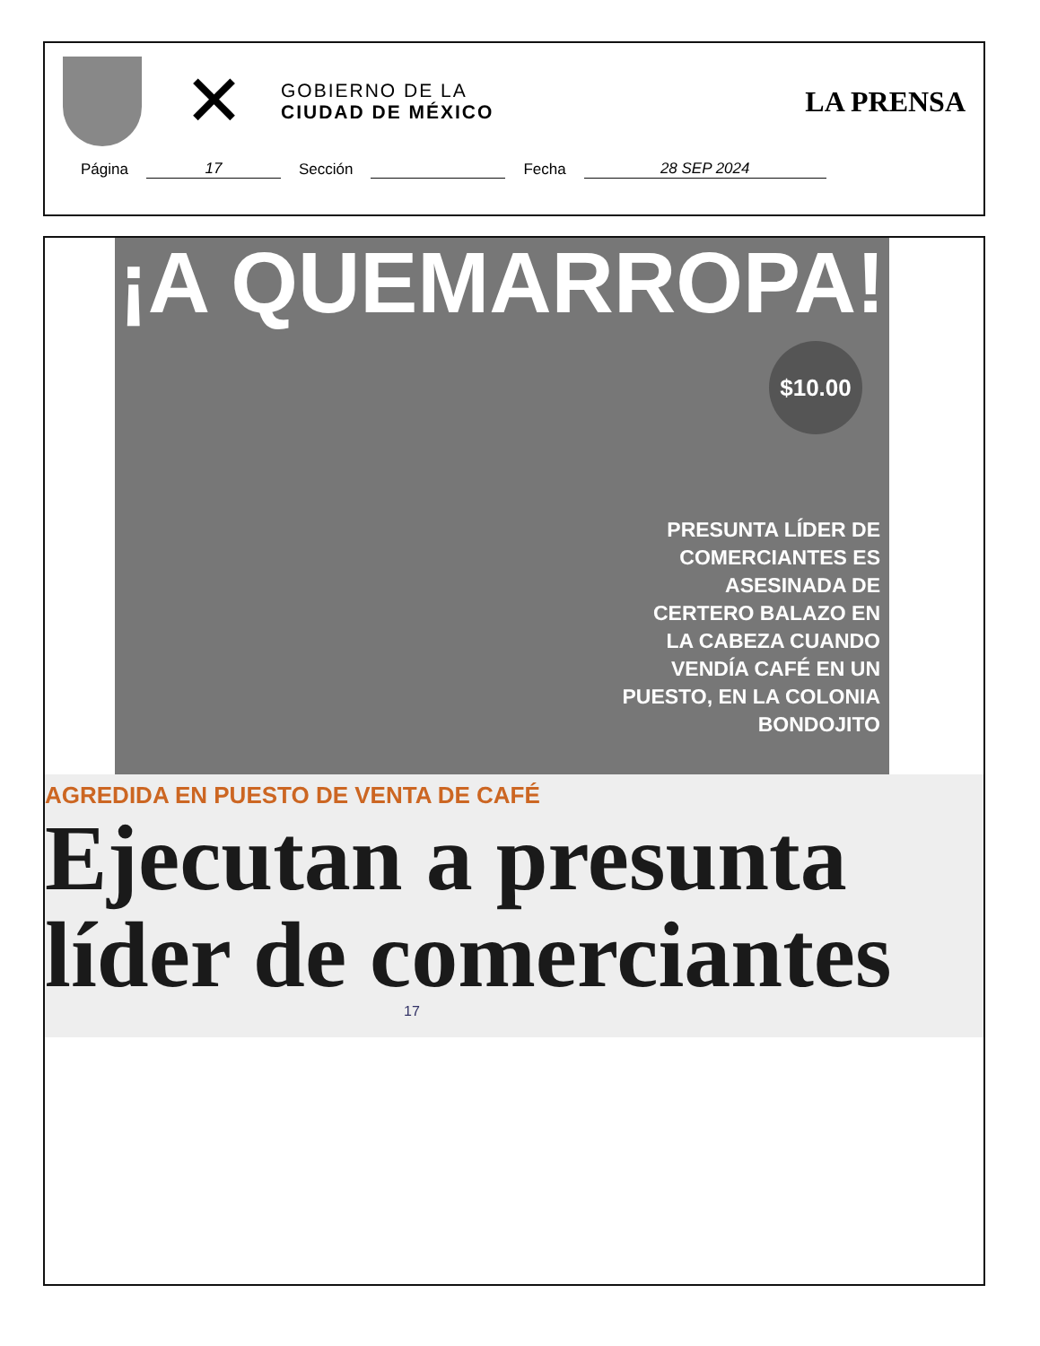✕
GOBIERNO DE LA
CIUDAD DE MÉXICO
LA PRENSA
Página 17 Sección Fecha 28 SEP 2024
¡A QUEMARROPA!
$10.00
PRESUNTA LÍDER DE COMERCIANTES ES ASESINADA DE CERTERO BALAZO EN LA CABEZA CUANDO VENDÍA CAFÉ EN UN PUESTO, EN LA COLONIA BONDOJITO
AGREDIDA EN PUESTO DE VENTA DE CAFÉ
Ejecutan a presunta líder de comerciantes
17